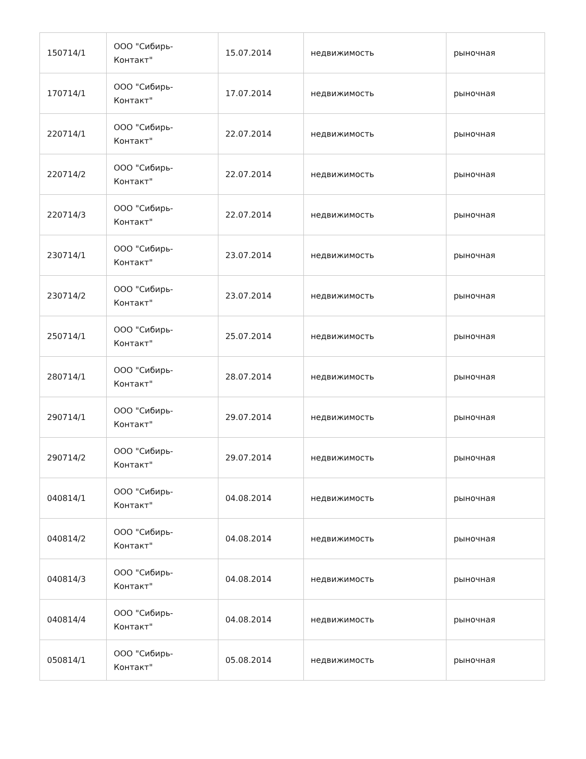| 150714/1 | ООО "Сибирь- Контакт" | 15.07.2014 | недвижимость | рыночная |
| 170714/1 | ООО "Сибирь- Контакт" | 17.07.2014 | недвижимость | рыночная |
| 220714/1 | ООО "Сибирь- Контакт" | 22.07.2014 | недвижимость | рыночная |
| 220714/2 | ООО "Сибирь- Контакт" | 22.07.2014 | недвижимость | рыночная |
| 220714/3 | ООО "Сибирь- Контакт" | 22.07.2014 | недвижимость | рыночная |
| 230714/1 | ООО "Сибирь- Контакт" | 23.07.2014 | недвижимость | рыночная |
| 230714/2 | ООО "Сибирь- Контакт" | 23.07.2014 | недвижимость | рыночная |
| 250714/1 | ООО "Сибирь- Контакт" | 25.07.2014 | недвижимость | рыночная |
| 280714/1 | ООО "Сибирь- Контакт" | 28.07.2014 | недвижимость | рыночная |
| 290714/1 | ООО "Сибирь- Контакт" | 29.07.2014 | недвижимость | рыночная |
| 290714/2 | ООО "Сибирь- Контакт" | 29.07.2014 | недвижимость | рыночная |
| 040814/1 | ООО "Сибирь- Контакт" | 04.08.2014 | недвижимость | рыночная |
| 040814/2 | ООО "Сибирь- Контакт" | 04.08.2014 | недвижимость | рыночная |
| 040814/3 | ООО "Сибирь- Контакт" | 04.08.2014 | недвижимость | рыночная |
| 040814/4 | ООО "Сибирь- Контакт" | 04.08.2014 | недвижимость | рыночная |
| 050814/1 | ООО "Сибирь- Контакт" | 05.08.2014 | недвижимость | рыночная |